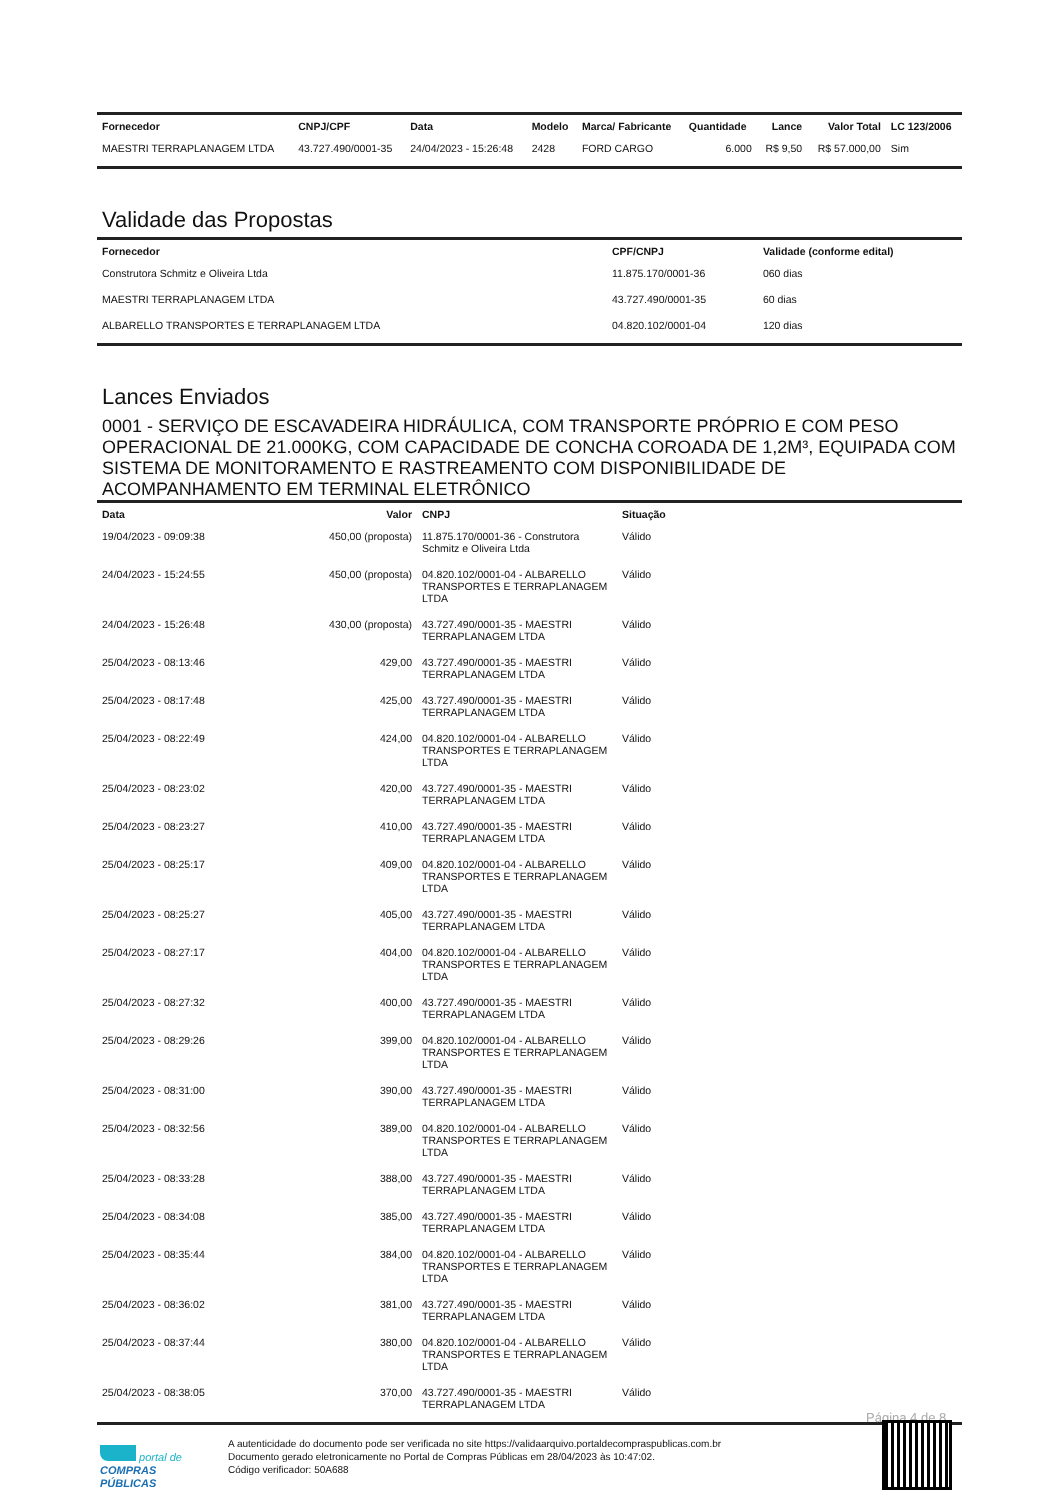| Fornecedor | CNPJ/CPF | Data | Modelo | Marca/ Fabricante | Quantidade | Lance | Valor Total | LC 123/2006 |
| --- | --- | --- | --- | --- | --- | --- | --- | --- |
| MAESTRI TERRAPLANAGEM LTDA | 43.727.490/0001-35 | 24/04/2023 - 15:26:48 | 2428 | FORD CARGO | 6.000 | R$ 9,50 | R$ 57.000,00 | Sim |
Validade das Propostas
| Fornecedor | CPF/CNPJ | Validade (conforme edital) |
| --- | --- | --- |
| Construtora Schmitz e Oliveira Ltda | 11.875.170/0001-36 | 060 dias |
| MAESTRI TERRAPLANAGEM LTDA | 43.727.490/0001-35 | 60 dias |
| ALBARELLO TRANSPORTES E TERRAPLANAGEM LTDA | 04.820.102/0001-04 | 120 dias |
Lances Enviados
0001 - SERVIÇO DE ESCAVADEIRA HIDRÁULICA, COM TRANSPORTE PRÓPRIO E COM PESO OPERACIONAL DE 21.000KG, COM CAPACIDADE DE CONCHA COROADA DE 1,2M³, EQUIPADA COM SISTEMA DE MONITORAMENTO E RASTREAMENTO COM DISPONIBILIDADE DE ACOMPANHAMENTO EM TERMINAL ELETRÔNICO
| Data | Valor | CNPJ | Situação |
| --- | --- | --- | --- |
| 19/04/2023 - 09:09:38 | 450,00 (proposta) | 11.875.170/0001-36 - Construtora Schmitz e Oliveira Ltda | Válido |
| 24/04/2023 - 15:24:55 | 450,00 (proposta) | 04.820.102/0001-04 - ALBARELLO TRANSPORTES E TERRAPLANAGEM LTDA | Válido |
| 24/04/2023 - 15:26:48 | 430,00 (proposta) | 43.727.490/0001-35 - MAESTRI TERRAPLANAGEM LTDA | Válido |
| 25/04/2023 - 08:13:46 | 429,00 | 43.727.490/0001-35 - MAESTRI TERRAPLANAGEM LTDA | Válido |
| 25/04/2023 - 08:17:48 | 425,00 | 43.727.490/0001-35 - MAESTRI TERRAPLANAGEM LTDA | Válido |
| 25/04/2023 - 08:22:49 | 424,00 | 04.820.102/0001-04 - ALBARELLO TRANSPORTES E TERRAPLANAGEM LTDA | Válido |
| 25/04/2023 - 08:23:02 | 420,00 | 43.727.490/0001-35 - MAESTRI TERRAPLANAGEM LTDA | Válido |
| 25/04/2023 - 08:23:27 | 410,00 | 43.727.490/0001-35 - MAESTRI TERRAPLANAGEM LTDA | Válido |
| 25/04/2023 - 08:25:17 | 409,00 | 04.820.102/0001-04 - ALBARELLO TRANSPORTES E TERRAPLANAGEM LTDA | Válido |
| 25/04/2023 - 08:25:27 | 405,00 | 43.727.490/0001-35 - MAESTRI TERRAPLANAGEM LTDA | Válido |
| 25/04/2023 - 08:27:17 | 404,00 | 04.820.102/0001-04 - ALBARELLO TRANSPORTES E TERRAPLANAGEM LTDA | Válido |
| 25/04/2023 - 08:27:32 | 400,00 | 43.727.490/0001-35 - MAESTRI TERRAPLANAGEM LTDA | Válido |
| 25/04/2023 - 08:29:26 | 399,00 | 04.820.102/0001-04 - ALBARELLO TRANSPORTES E TERRAPLANAGEM LTDA | Válido |
| 25/04/2023 - 08:31:00 | 390,00 | 43.727.490/0001-35 - MAESTRI TERRAPLANAGEM LTDA | Válido |
| 25/04/2023 - 08:32:56 | 389,00 | 04.820.102/0001-04 - ALBARELLO TRANSPORTES E TERRAPLANAGEM LTDA | Válido |
| 25/04/2023 - 08:33:28 | 388,00 | 43.727.490/0001-35 - MAESTRI TERRAPLANAGEM LTDA | Válido |
| 25/04/2023 - 08:34:08 | 385,00 | 43.727.490/0001-35 - MAESTRI TERRAPLANAGEM LTDA | Válido |
| 25/04/2023 - 08:35:44 | 384,00 | 04.820.102/0001-04 - ALBARELLO TRANSPORTES E TERRAPLANAGEM LTDA | Válido |
| 25/04/2023 - 08:36:02 | 381,00 | 43.727.490/0001-35 - MAESTRI TERRAPLANAGEM LTDA | Válido |
| 25/04/2023 - 08:37:44 | 380,00 | 04.820.102/0001-04 - ALBARELLO TRANSPORTES E TERRAPLANAGEM LTDA | Válido |
| 25/04/2023 - 08:38:05 | 370,00 | 43.727.490/0001-35 - MAESTRI TERRAPLANAGEM LTDA | Válido |
Página 4 de 8
portal de
COMPRAS
PÚBLICAS
A autenticidade do documento pode ser verificada no site https://validaarquivo.portaldecompraspublicas.com.br
Documento gerado eletronicamente no Portal de Compras Públicas em 28/04/2023 às 10:47:02.
Código verificador: 50A688